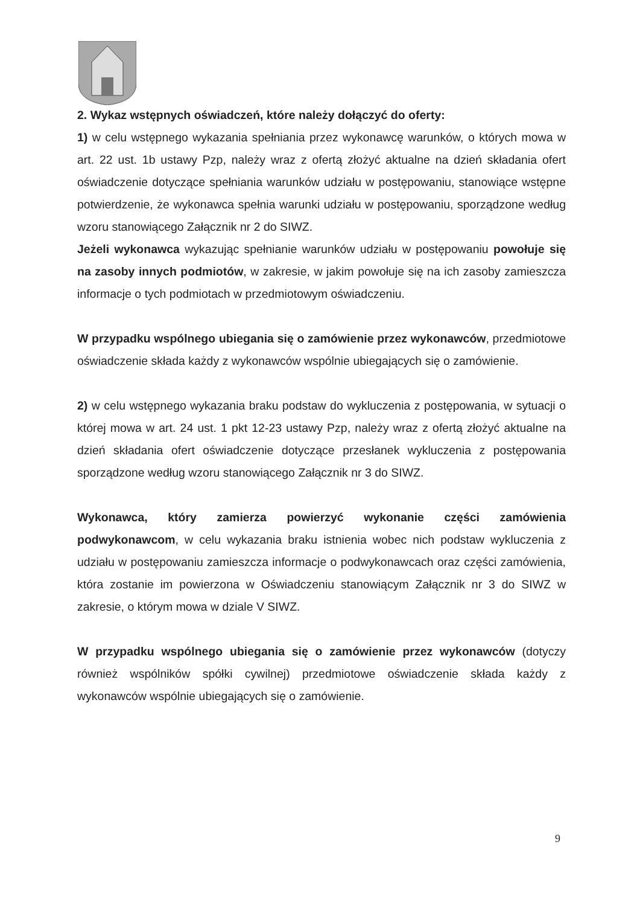2. Wykaz wstępnych oświadczeń, które należy dołączyć do oferty:
1) w celu wstępnego wykazania spełniania przez wykonawcę warunków, o których mowa w art. 22 ust. 1b ustawy Pzp, należy wraz z ofertą złożyć aktualne na dzień składania ofert oświadczenie dotyczące spełniania warunków udziału w postępowaniu, stanowiące wstępne potwierdzenie, że wykonawca spełnia warunki udziału w postępowaniu, sporządzone według wzoru stanowiącego Załącznik nr 2 do SIWZ.
Jeżeli wykonawca wykazując spełnianie warunków udziału w postępowaniu powołuje się na zasoby innych podmiotów, w zakresie, w jakim powołuje się na ich zasoby zamieszcza informacje o tych podmiotach w przedmiotowym oświadczeniu.
W przypadku wspólnego ubiegania się o zamówienie przez wykonawców, przedmiotowe oświadczenie składa każdy z wykonawców wspólnie ubiegających się o zamówienie.
2) w celu wstępnego wykazania braku podstaw do wykluczenia z postępowania, w sytuacji o której mowa w art. 24 ust. 1 pkt 12-23 ustawy Pzp, należy wraz z ofertą złożyć aktualne na dzień składania ofert oświadczenie dotyczące przesłanek wykluczenia z postępowania sporządzone według wzoru stanowiącego Załącznik nr 3 do SIWZ.
Wykonawca, który zamierza powierzyć wykonanie części zamówienia podwykonawcom, w celu wykazania braku istnienia wobec nich podstaw wykluczenia z udziału w postępowaniu zamieszcza informacje o podwykonawcach oraz części zamówienia, która zostanie im powierzona w Oświadczeniu stanowiącym Załącznik nr 3 do SIWZ w zakresie, o którym mowa w dziale V SIWZ.
W przypadku wspólnego ubiegania się o zamówienie przez wykonawców (dotyczy również wspólników spółki cywilnej) przedmiotowe oświadczenie składa każdy z wykonawców wspólnie ubiegających się o zamówienie.
9